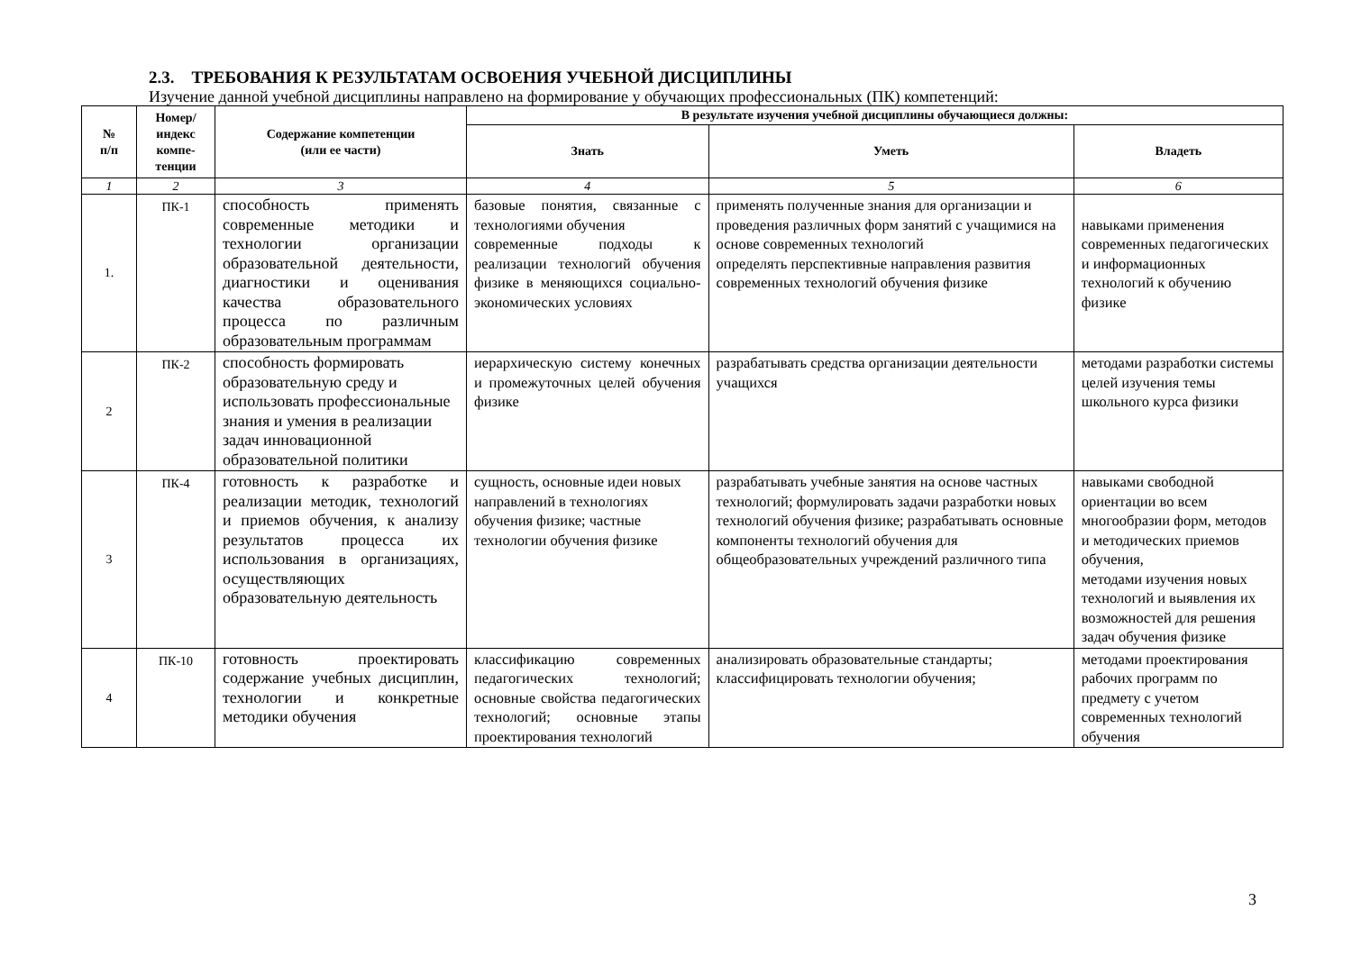2.3. ТРЕБОВАНИЯ К РЕЗУЛЬТАТАМ ОСВОЕНИЯ УЧЕБНОЙ ДИСЦИПЛИНЫ
Изучение данной учебной дисциплины направлено на формирование у обучающих профессиональных (ПК) компетенций:
| № п/п | Номер/ индекс компе- тенции | Содержание компетенции (или ее части) | В результате изучения учебной дисциплины обучающиеся должны: | | |
| --- | --- | --- | --- | --- | --- |
| | | | Знать | Уметь | Владеть |
| 1 | 2 | 3 | 4 | 5 | 6 |
| 1. | ПК-1 | способность применять современные методики и технологии организации образовательной деятельности, диагностики и оценивания качества образовательного процесса по различным образовательным программам | базовые понятия, связанные с технологиями обучения современные подходы к реализации технологий обучения физике в меняющихся социально-экономических условиях | применять полученные знания для организации и проведения различных форм занятий с учащимися на основе современных технологий определять перспективные направления развития современных технологий обучения физике | навыками применения современных педагогических и информационных технологий к обучению физике |
| 2 | ПК-2 | способность формировать образовательную среду и использовать профессиональные знания и умения в реализации задач инновационной образовательной политики | иерархическую систему конечных и промежуточных целей обучения физике | разрабатывать средства организации деятельности учащихся | методами разработки системы целей изучения темы школьного курса физики |
| 3 | ПК-4 | готовность к разработке и реализации методик, технологий и приемов обучения, к анализу результатов процесса их использования в организациях, осуществляющих образовательную деятельность | сущность, основные идеи новых направлений в технологиях обучения физике; частные технологии обучения физике | разрабатывать учебные занятия на основе частных технологий; формулировать задачи разработки новых технологий обучения физике; разрабатывать основные компоненты технологий обучения для общеобразовательных учреждений различного типа | навыками свободной ориентации во всем многообразии форм, методов и методических приемов обучения, методами изучения новых технологий и выявления их возможностей для решения задач обучения физике |
| 4 | ПК-10 | готовность проектировать содержание учебных дисциплин, технологии и конкретные методики обучения | классификацию современных педагогических технологий; основные свойства педагогических технологий; основные этапы проектирования технологий | анализировать образовательные стандарты; классифицировать технологии обучения; | методами проектирования рабочих программ по предмету с учетом современных технологий обучения |
3